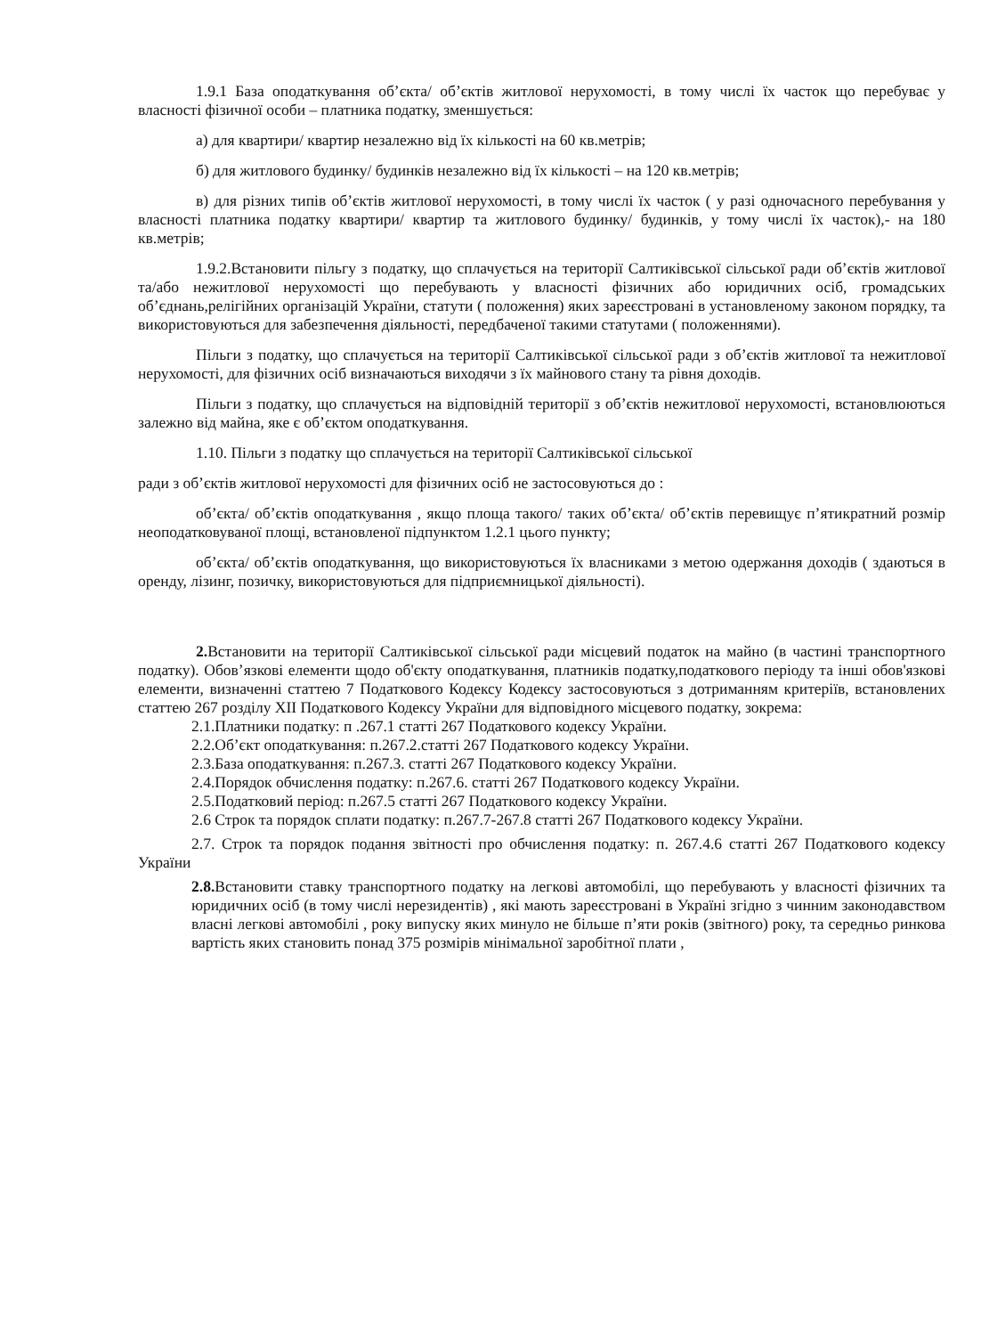1.9.1 База оподаткування об’єкта/ об’єктів житлової нерухомості, в тому числі їх часток що перебуває у власності фізичної особи – платника податку, зменшується:
а) для квартири/ квартир незалежно від їх кількості на 60 кв.метрів;
б) для житлового будинку/ будинків незалежно від їх кількості – на 120 кв.метрів;
в) для різних типів об’єктів житлової нерухомості, в тому числі їх часток ( у разі одночасного перебування у власності платника податку квартири/ квартир та житлового будинку/ будинків, у тому числі їх часток),- на 180 кв.метрів;
1.9.2.Встановити пільгу з податку, що сплачується на території Салтиківської сільської ради об’єктів житлової та/або нежитлової нерухомості що перебувають у власності фізичних або юридичних осіб, громадських об’єднань,релігійних організацій України, статути ( положення) яких зареєстровані в установленому законом порядку, та використовуються для забезпечення діяльності, передбаченої такими статутами ( положеннями).
Пільги з податку, що сплачується на території Салтиківської сільської ради з об’єктів житлової та нежитлової нерухомості, для фізичних осіб визначаються виходячи з їх майнового стану та рівня доходів.
Пільги з податку, що сплачується на відповідній території з об’єктів нежитлової нерухомості, встановлюються залежно від майна, яке є об’єктом оподаткування.
1.10. Пільги з податку що сплачується на території Салтиківської сільської
ради з об’єктів житлової нерухомості для фізичних осіб не застосовуються до :
об’єкта/ об’єктів оподаткування , якщо площа такого/ таких об’єкта/ об’єктів перевищує п’ятикратний розмір неоподатковуваної площі, встановленої підпунктом 1.2.1 цього пункту;
об’єкта/ об’єктів оподаткування, що використовуються їх власниками з метою одержання доходів ( здаються в оренду, лізинг, позичку, використовуються для підприємницької діяльності).
2. Встановити на території Салтиківської сільської ради місцевий податок на майно (в частині транспортного податку). Обов’язкові елементи щодо об'єкту оподаткування, платників податку,податкового періоду та інші обов'язкові елементи, визначенні статтею 7 Податкового Кодексу Кодексу застосовуються з дотриманням критеріїв, встановлених статтею 267 розділу XII Податкового Кодексу України для відповідного місцевого податку, зокрема:
2.1.Платники податку: п .267.1 статті 267 Податкового кодексу України.
2.2.Об’єкт оподаткування: п.267.2.статті 267 Податкового кодексу України.
2.3.База оподаткування: п.267.3. статті 267 Податкового кодексу України.
2.4.Порядок обчислення податку: п.267.6. статті 267 Податкового кодексу України.
2.5.Податковий період: п.267.5 статті 267 Податкового кодексу України.
2.6 Строк та порядок сплати податку: п.267.7-267.8 статті 267 Податкового кодексу України.
2.7. Строк та порядок подання звітності про обчислення податку: п. 267.4.6 статті 267 Податкового кодексу України
2.8. Встановити ставку транспортного податку на легкові автомобілі, що перебувають у власності фізичних та юридичних осіб (в тому числі нерезидентів) , які мають зареєстровані в Україні згідно з чинним законодавством власні легкові автомобілі , року випуску яких минуло не більше п’яти років (звітного) року, та середньо ринкова вартість яких становить понад 375 розмірів мінімальної заробітної плати ,